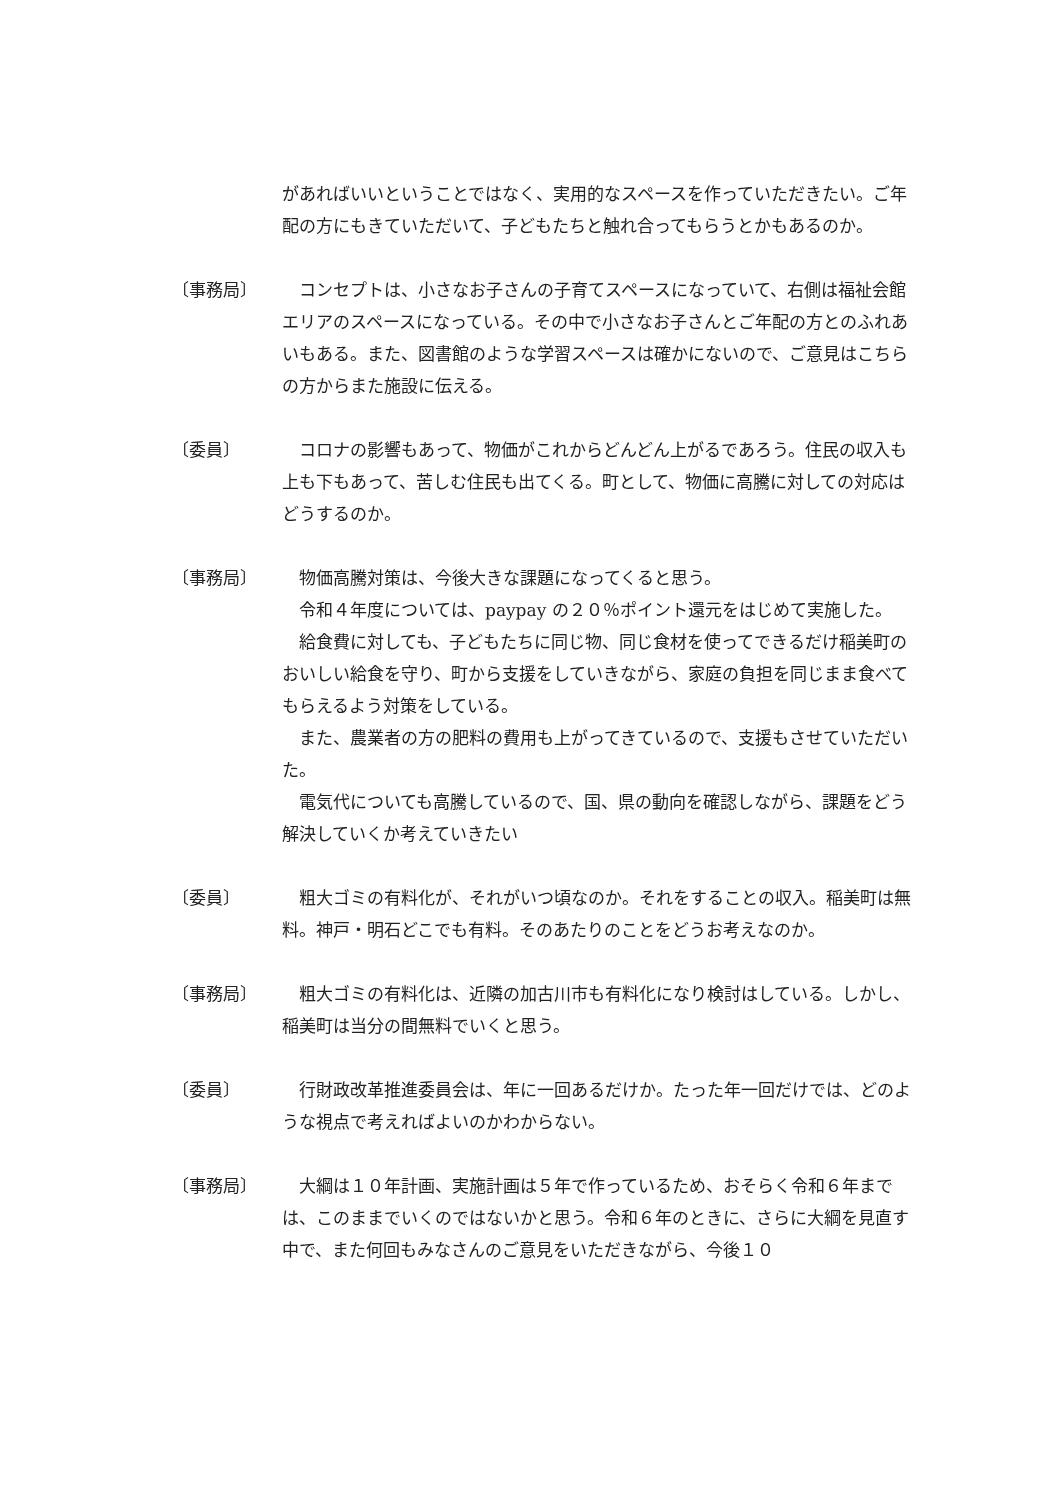があればいいということではなく、実用的なスペースを作っていただきたい。ご年配の方にもきていただいて、子どもたちと触れ合ってもらうとかもあるのか。
〔事務局〕 　コンセプトは、小さなお子さんの子育てスペースになっていて、右側は福祉会館エリアのスペースになっている。その中で小さなお子さんとご年配の方とのふれあいもある。また、図書館のような学習スペースは確かにないので、ご意見はこちらの方からまた施設に伝える。
〔委員〕 　コロナの影響もあって、物価がこれからどんどん上がるであろう。住民の収入も上も下もあって、苦しむ住民も出てくる。町として、物価に高騰に対しての対応はどうするのか。
〔事務局〕 物価高騰対策は、今後大きな課題になってくると思う。
令和４年度については、paypay の２０％ポイント還元をはじめて実施した。
　給食費に対しても、子どもたちに同じ物、同じ食材を使ってできるだけ稲美町のおいしい給食を守り、町から支援をしていきながら、家庭の負担を同じまま食べてもらえるよう対策をしている。
　また、農業者の方の肥料の費用も上がってきているので、支援もさせていただいた。
　電気代についても高騰しているので、国、県の動向を確認しながら、課題をどう解決していくか考えていきたい
〔委員〕 　粗大ゴミの有料化が、それがいつ頃なのか。それをすることの収入。稲美町は無料。神戸・明石どこでも有料。そのあたりのことをどうお考えなのか。
〔事務局〕 　粗大ゴミの有料化は、近隣の加古川市も有料化になり検討はしている。しかし、稲美町は当分の間無料でいくと思う。
〔委員〕 　行財政改革推進委員会は、年に一回あるだけか。たった年一回だけでは、どのような視点で考えればよいのかわからない。
〔事務局〕 　大綱は１０年計画、実施計画は５年で作っているため、おそらく令和６年までは、このままでいくのではないかと思う。令和６年のときに、さらに大綱を見直す中で、また何回もみなさんのご意見をいただきながら、今後１０